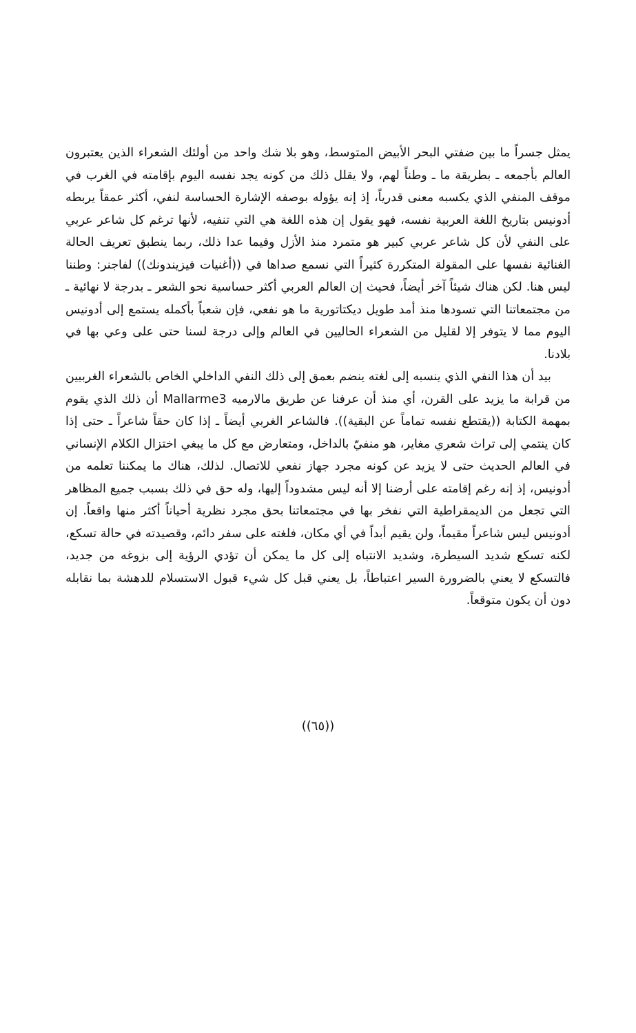يمثل جسراً ما بين ضفتي البحر الأبيض المتوسط، وهو بلا شك واحد من أولئك الشعراء الذين يعتبرون العالم بأجمعه ـ بطريقة ما ـ وطناً لهم، ولا يقلل ذلك من كونه يجد نفسه اليوم بإقامته في الغرب في موقف المنفي الذي يكسبه معنى قدرياً، إذ إنه يؤوله بوصفه الإشارة الحساسة لنفي، أكثر عمقاً يربطه أدونيس بتاريخ اللغة العربية نفسه، فهو يقول إن هذه اللغة هي التي تنفيه، لأنها ترغم كل شاعر عربي على النفي لأن كل شاعر عربي كبير هو متمرد منذ الأزل وفيما عدا ذلك، ربما ينطبق تعريف الحالة الغنائية نفسها على المقولة المتكررة كثيراً التي نسمع صداها في ((أغنيات فيزيندونك)) لفاجنر: وطننا ليس هنا. لكن هناك شيئاً آخر أيضاً، فحيث إن العالم العربي أكثر حساسية نحو الشعر ـ بدرجة لا نهائية ـ من مجتمعاتنا التي تسودها منذ أمد طويل ديكتاتورية ما هو نفعي، فإن شعباً بأكمله يستمع إلى أدونيس اليوم مما لا يتوفر إلا لقليل من الشعراء الحاليين في العالم وإلى درجة لسنا حتى على وعي بها في بلادنا.
بيد أن هذا النفي الذي ينسبه إلى لغته ينضم بعمق إلى ذلك النفي الداخلي الخاص بالشعراء الغربيين من قرابة ما يزيد على القرن، أي منذ أن عرفنا عن طريق مالارميه Mallarme3 أن ذلك الذي يقوم بمهمة الكتابة ((يقتطع نفسه تماماً عن البقية)). فالشاعر الغربي أيضاً ـ إذا كان حقاً شاعراً ـ حتى إذا كان ينتمي إلى تراث شعري مغاير، هو منفيّ بالداخل، ومتعارض مع كل ما يبغي اختزال الكلام الإنساني في العالم الحديث حتى لا يزيد عن كونه مجرد جهاز نفعي للاتصال. لذلك، هناك ما يمكننا تعلمه من أدونيس، إذ إنه رغم إقامته على أرضنا إلا أنه ليس مشدوداً إليها، وله حق في ذلك بسبب جميع المظاهر التي تجعل من الديمقراطية التي نفخر بها في مجتمعاتنا بحق مجرد نظرية أحياناً أكثر منها واقعاً. إن أدونيس ليس شاعراً مقيماً، ولن يقيم أبداً في أي مكان، فلغته على سفر دائم، وقصيدته في حالة تسكع، لكنه تسكع شديد السيطرة، وشديد الانتباه إلى كل ما يمكن أن تؤدي الرؤية إلى بزوغه من جديد، فالتسكع لا يعني بالضرورة السير اعتباطاً، بل يعني قبل كل شيء قبول الاستسلام للدهشة بما نقابله دون أن يكون متوقعاً.
((٦٥))